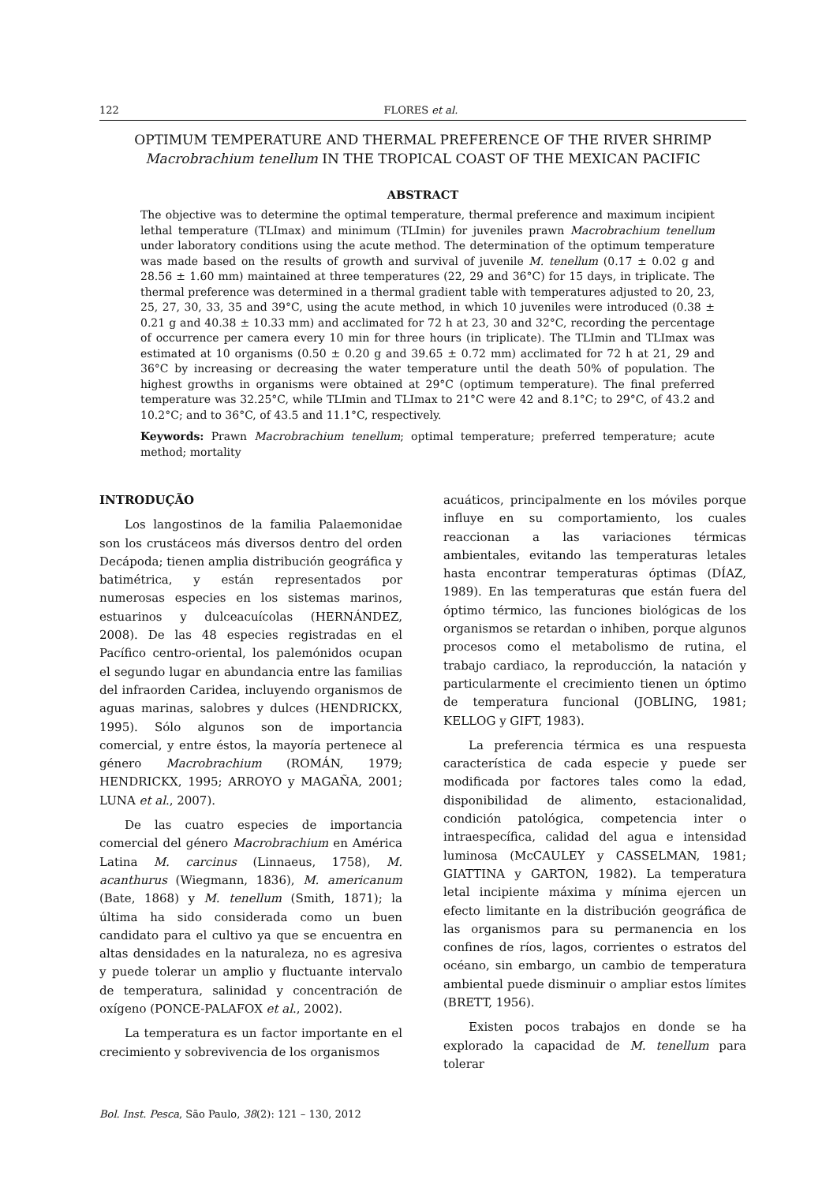122 FLORES et al.
OPTIMUM TEMPERATURE AND THERMAL PREFERENCE OF THE RIVER SHRIMP
Macrobrachium tenellum IN THE TROPICAL COAST OF THE MEXICAN PACIFIC
ABSTRACT
The objective was to determine the optimal temperature, thermal preference and maximum incipient lethal temperature (TLImax) and minimum (TLImin) for juveniles prawn Macrobrachium tenellum under laboratory conditions using the acute method. The determination of the optimum temperature was made based on the results of growth and survival of juvenile M. tenellum (0.17 ± 0.02 g and 28.56 ± 1.60 mm) maintained at three temperatures (22, 29 and 36°C) for 15 days, in triplicate. The thermal preference was determined in a thermal gradient table with temperatures adjusted to 20, 23, 25, 27, 30, 33, 35 and 39°C, using the acute method, in which 10 juveniles were introduced (0.38 ± 0.21 g and 40.38 ± 10.33 mm) and acclimated for 72 h at 23, 30 and 32°C, recording the percentage of occurrence per camera every 10 min for three hours (in triplicate). The TLImin and TLImax was estimated at 10 organisms (0.50 ± 0.20 g and 39.65 ± 0.72 mm) acclimated for 72 h at 21, 29 and 36°C by increasing or decreasing the water temperature until the death 50% of population. The highest growths in organisms were obtained at 29°C (optimum temperature). The final preferred temperature was 32.25°C, while TLImin and TLImax to 21°C were 42 and 8.1°C; to 29°C, of 43.2 and 10.2°C; and to 36°C, of 43.5 and 11.1°C, respectively.
Keywords: Prawn Macrobrachium tenellum; optimal temperature; preferred temperature; acute method; mortality
INTRODUÇÃO
Los langostinos de la familia Palaemonidae son los crustáceos más diversos dentro del orden Decápoda; tienen amplia distribución geográfica y batimétrica, y están representados por numerosas especies en los sistemas marinos, estuarinos y dulceacuícolas (HERNÁNDEZ, 2008). De las 48 especies registradas en el Pacífico centro-oriental, los palemónidos ocupan el segundo lugar en abundancia entre las familias del infraorden Caridea, incluyendo organismos de aguas marinas, salobres y dulces (HENDRICKX, 1995). Sólo algunos son de importancia comercial, y entre éstos, la mayoría pertenece al género Macrobrachium (ROMÁN, 1979; HENDRICKX, 1995; ARROYO y MAGAÑA, 2001; LUNA et al., 2007).
De las cuatro especies de importancia comercial del género Macrobrachium en América Latina M. carcinus (Linnaeus, 1758), M. acanthurus (Wiegmann, 1836), M. americanum (Bate, 1868) y M. tenellum (Smith, 1871); la última ha sido considerada como un buen candidato para el cultivo ya que se encuentra en altas densidades en la naturaleza, no es agresiva y puede tolerar un amplio y fluctuante intervalo de temperatura, salinidad y concentración de oxígeno (PONCE-PALAFOX et al., 2002).
La temperatura es un factor importante en el crecimiento y sobrevivencia de los organismos
acuáticos, principalmente en los móviles porque influye en su comportamiento, los cuales reaccionan a las variaciones térmicas ambientales, evitando las temperaturas letales hasta encontrar temperaturas óptimas (DÍAZ, 1989). En las temperaturas que están fuera del óptimo térmico, las funciones biológicas de los organismos se retardan o inhiben, porque algunos procesos como el metabolismo de rutina, el trabajo cardiaco, la reproducción, la natación y particularmente el crecimiento tienen un óptimo de temperatura funcional (JOBLING, 1981; KELLOG y GIFT, 1983).
La preferencia térmica es una respuesta característica de cada especie y puede ser modificada por factores tales como la edad, disponibilidad de alimento, estacionalidad, condición patológica, competencia inter o intraespecífica, calidad del agua e intensidad luminosa (McCAULEY y CASSELMAN, 1981; GIATTINA y GARTON, 1982). La temperatura letal incipiente máxima y mínima ejercen un efecto limitante en la distribución geográfica de las organismos para su permanencia en los confines de ríos, lagos, corrientes o estratos del océano, sin embargo, un cambio de temperatura ambiental puede disminuir o ampliar estos límites (BRETT, 1956).
Existen pocos trabajos en donde se ha explorado la capacidad de M. tenellum para tolerar
Bol. Inst. Pesca, São Paulo, 38(2): 121 – 130, 2012